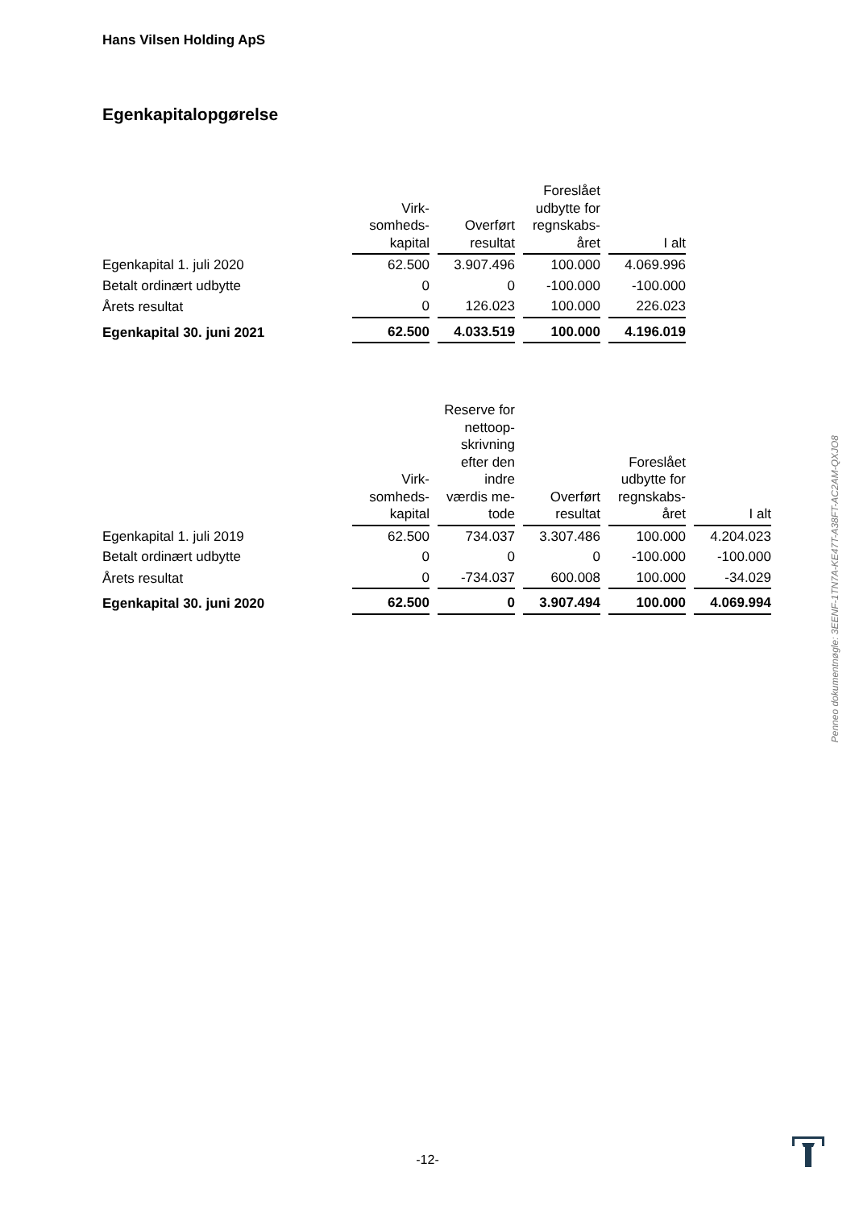Hans Vilsen Holding ApS
Egenkapitalopgørelse
| | Virk- somheds- kapital | Overført resultat | Foreslået udbytte for regnskabs- året | I alt |
| --- | --- | --- | --- | --- |
| Egenkapital 1. juli 2020 | 62.500 | 3.907.496 | 100.000 | 4.069.996 |
| Betalt ordinært udbytte | 0 | 0 | -100.000 | -100.000 |
| Årets resultat | 0 | 126.023 | 100.000 | 226.023 |
| Egenkapital 30. juni 2021 | 62.500 | 4.033.519 | 100.000 | 4.196.019 |
| | Virk- somheds- kapital | Reserve for nettoop- skrivning efter den indre værdis me- tode | Overført resultat | Foreslået udbytte for regnskabs- året | I alt |
| --- | --- | --- | --- | --- | --- |
| Egenkapital 1. juli 2019 | 62.500 | 734.037 | 3.307.486 | 100.000 | 4.204.023 |
| Betalt ordinært udbytte | 0 | 0 | 0 | -100.000 | -100.000 |
| Årets resultat | 0 | -734.037 | 600.008 | 100.000 | -34.029 |
| Egenkapital 30. juni 2020 | 62.500 | 0 | 3.907.494 | 100.000 | 4.069.994 |
Penneo dokumentnøgle: 3EENF-1TN7A-KE47T-A38FT-AC2AM-QXJO8
-12-